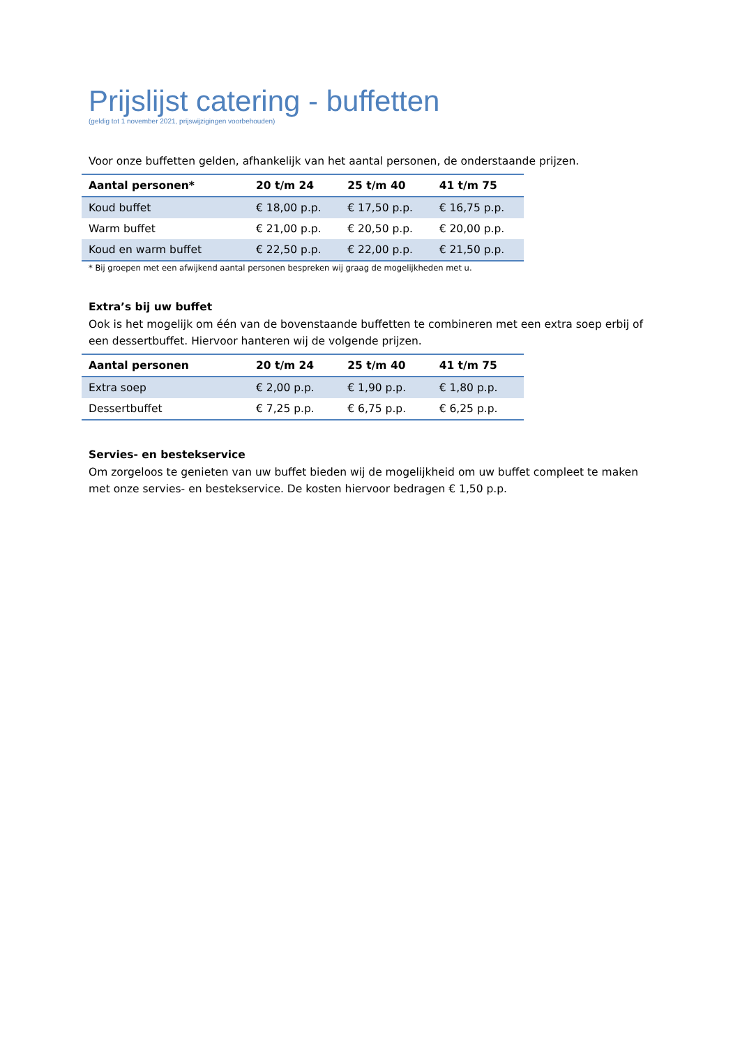Prijslijst catering - buffetten
(geldig tot 1 november 2021, prijswijzigingen voorbehouden)
Voor onze buffetten gelden, afhankelijk van het aantal personen, de onderstaande prijzen.
| Aantal personen* | 20 t/m 24 | 25 t/m 40 | 41 t/m 75 |
| --- | --- | --- | --- |
| Koud buffet | € 18,00 p.p. | € 17,50 p.p. | € 16,75 p.p. |
| Warm buffet | € 21,00 p.p. | € 20,50 p.p. | € 20,00 p.p. |
| Koud en warm buffet | € 22,50 p.p. | € 22,00 p.p. | € 21,50 p.p. |
* Bij groepen met een afwijkend aantal personen bespreken wij graag de mogelijkheden met u.
Extra’s bij uw buffet
Ook is het mogelijk om één van de bovenstaande buffetten te combineren met een extra soep erbij of een dessertbuffet. Hiervoor hanteren wij de volgende prijzen.
| Aantal personen | 20 t/m 24 | 25 t/m 40 | 41 t/m 75 |
| --- | --- | --- | --- |
| Extra soep | € 2,00 p.p. | € 1,90 p.p. | € 1,80 p.p. |
| Dessertbuffet | € 7,25 p.p. | € 6,75 p.p. | € 6,25 p.p. |
Servies- en bestekservice
Om zorgeloos te genieten van uw buffet bieden wij de mogelijkheid om uw buffet compleet te maken met onze servies- en bestekservice. De kosten hiervoor bedragen € 1,50 p.p.